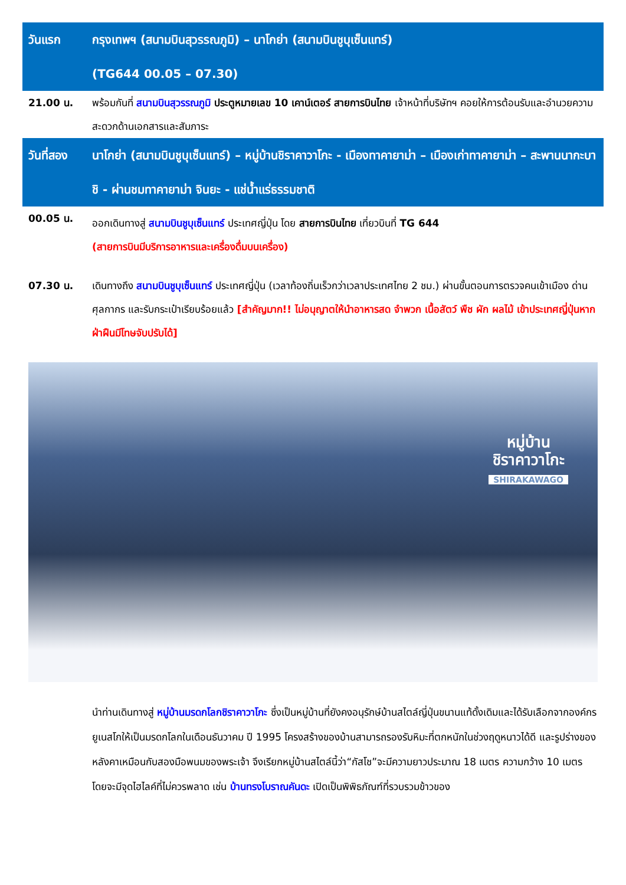| วันแรก | กรุงเทพฯ (สนามบินสุวรรณภูมิ) – นาโกย่า (สนามบินชูบุเซ็นแทร์) (TG644 00.05 – 07.30) |
| 21.00 น. | พร้อมกันที่ สนามบินสุวรรณภูมิ ประตูหมายเลข 10 เคาน์เตอร์ สายการบินไทย เจ้าหน้าที่บริษัทฯ คอยให้การต้อนรับและอำนวยความสะดวกด้านเอกสารและสัมภาระ |
| วันที่สอง | นาโกย่า (สนามบินชูบุเซ็นแทร์) – หมู่บ้านชิราคาวาโกะ - เมืองทาคายาม่า – เมืองเก่าทาคายาม่า – สะพานนากะบาชิ - ผ่านชมทาคายาม่า จินยะ - แช่น้ำแร่ธรรมชาติ |
| 00.05 น. | ออกเดินทางสู่ สนามบินชูบุเซ็นแทร์ ประเทศญี่ปุ่น โดย สายการบินไทย เที่ยวบินที่ TG 644 (สายการบินมีบริการอาหารและเครื่องดื่มบนเครื่อง) |
| 07.30 น. | เดินทางถึง สนามบินชูบุเซ็นแทร์ ประเทศญี่ปุ่น (เวลาท้องถิ่นเร็วกว่าเวลาประเทศไทย 2 ชม.) ผ่านขั้นตอนการตรวจคนเข้าเมือง ด่านศุลกากร และรับกระเป๋าเรียบร้อยแล้ว [สำคัญมาก!! ไม่อนุญาตให้นำอาหารสด จำพวก เนื้อสัตว์ พืช ผัก ผลไม้ เข้าประเทศญี่ปุ่นหากฝ่าฝืนมีโทษจับปรับได้] |
หมู่บ้าน
ชิราคาวาโกะ
SHIRAKAWAGO
นำท่านเดินทางสู่ หมู่บ้านมรดกโลกชิราคาวาโกะ ซึ่งเป็นหมู่บ้านที่ยังคงอนุรักษ์บ้านสไตล์ญี่ปุ่นขนานแท้ดั้งเดิมและได้รับเลือกจากองค์กรยูเนสโกให้เป็นมรดกโลกในเดือนธันวาคม ปี 1995 โครงสร้างของบ้านสามารถรองรับหิมะที่ตกหนักในช่วงฤดูหนาวได้ดี และรูปร่างของหลังคาเหมือนกับสองมือพนมของพระเจ้า จึงเรียกหมู่บ้านสไตล์นี้ว่า“กัสโช”จะมีความยาวประมาณ 18 เมตร ความกว้าง 10 เมตร โดยจะมีจุดไฮไลค์ที่ไม่ควรพลาด เช่น บ้านทรงโบราณคันดะ เปิดเป็นพิพิธภัณฑ์ที่รวบรวมข้าวของ